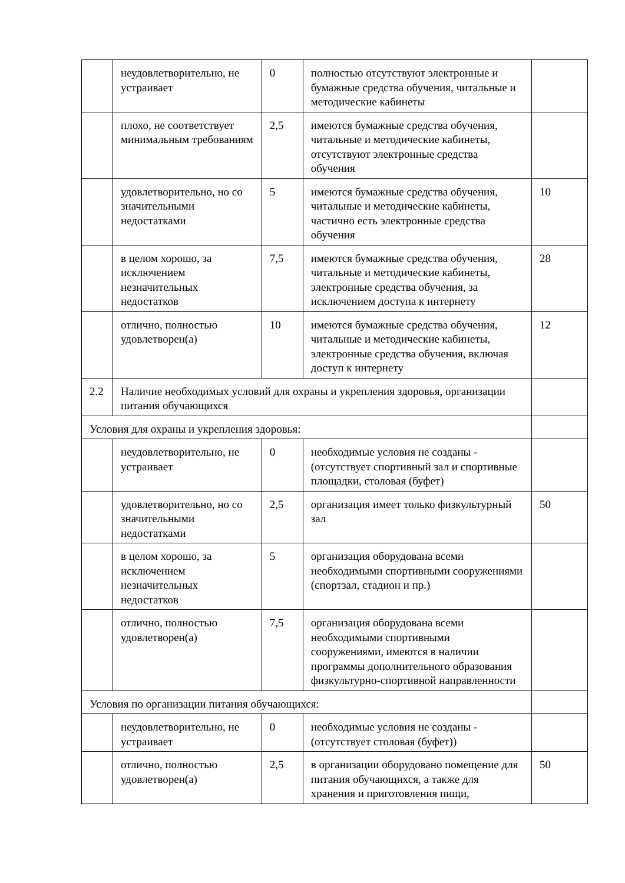| | неудовлетворительно, не устраивает | 0 | полностью отсутствуют электронные и бумажные средства обучения, читальные и методические кабинеты | |
| | плохо, не соответствует минимальным требованиям | 2,5 | имеются бумажные средства обучения, читальные и методические кабинеты, отсутствуют электронные средства обучения | |
| | удовлетворительно, но со значительными недостатками | 5 | имеются бумажные средства обучения, читальные и методические кабинеты, частично есть электронные средства обучения | 10 |
| | в целом хорошо, за исключением незначительных недостатков | 7,5 | имеются бумажные средства обучения, читальные и методические кабинеты, электронные средства обучения, за исключением доступа к интернету | 28 |
| | отлично, полностью удовлетворен(а) | 10 | имеются бумажные средства обучения, читальные и методические кабинеты, электронные средства обучения, включая доступ к интернету | 12 |
| 2.2 | Наличие необходимых условий для охраны и укрепления здоровья, организации питания обучающихся | | | |
| Условия для охраны и укрепления здоровья: | | | | |
| | неудовлетворительно, не устраивает | 0 | необходимые условия не созданы - (отсутствует спортивный зал и спортивные площадки, столовая (буфет) | |
| | удовлетворительно, но со значительными недостатками | 2,5 | организация имеет только физкультурный зал | 50 |
| | в целом хорошо, за исключением незначительных недостатков | 5 | организация оборудована всеми необходимыми спортивными сооружениями (спортзал, стадион и пр.) | |
| | отлично, полностью удовлетворен(а) | 7,5 | организация оборудована всеми необходимыми спортивными сооружениями, имеются в наличии программы дополнительного образования физкультурно-спортивной направленности | |
| Условия по организации питания обучающихся: | | | | |
| | неудовлетворительно, не устраивает | 0 | необходимые условия не созданы - (отсутствует столовая (буфет)) | |
| | отлично, полностью удовлетворен(а) | 2,5 | в организации оборудовано помещение для питания обучающихся, а также для хранения и приготовления пищи, | 50 |